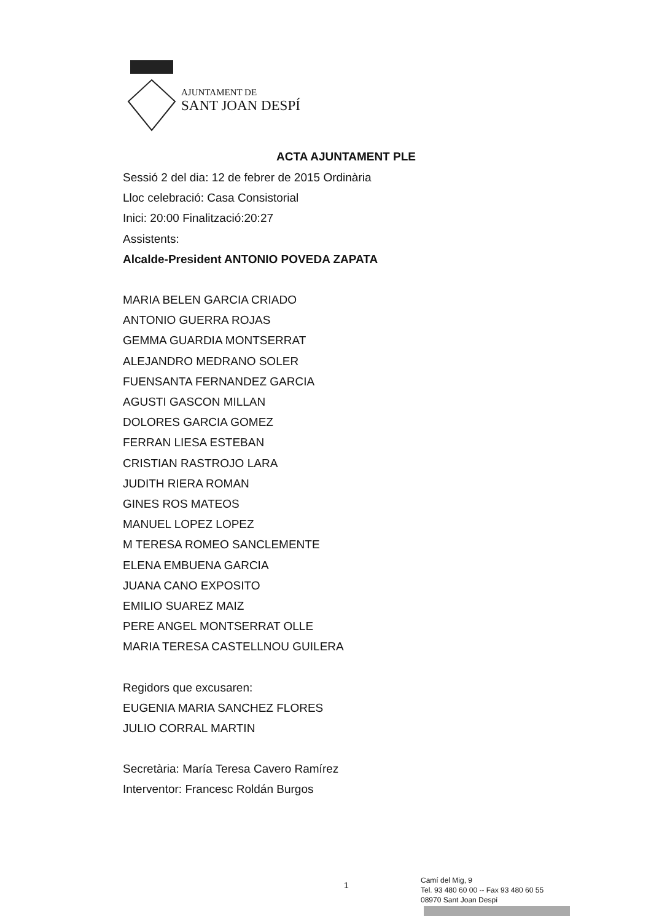AJUNTAMENT DE
SANT JOAN DESPÍ
ACTA AJUNTAMENT PLE
Sessió 2 del dia: 12 de febrer de 2015 Ordinària
Lloc celebració: Casa Consistorial
Inici: 20:00 Finalització:20:27
Assistents:
Alcalde-President ANTONIO POVEDA ZAPATA
MARIA BELEN GARCIA CRIADO
ANTONIO GUERRA ROJAS
GEMMA GUARDIA MONTSERRAT
ALEJANDRO MEDRANO SOLER
FUENSANTA FERNANDEZ GARCIA
AGUSTI GASCON MILLAN
DOLORES GARCIA GOMEZ
FERRAN LIESA ESTEBAN
CRISTIAN RASTROJO LARA
JUDITH RIERA ROMAN
GINES ROS MATEOS
MANUEL LOPEZ LOPEZ
M TERESA ROMEO SANCLEMENTE
ELENA EMBUENA GARCIA
JUANA CANO EXPOSITO
EMILIO SUAREZ MAIZ
PERE ANGEL MONTSERRAT OLLE
MARIA TERESA CASTELLNOU GUILERA
Regidors que excusaren:
EUGENIA MARIA SANCHEZ FLORES
JULIO CORRAL MARTIN
Secretària: María Teresa Cavero Ramírez
Interventor: Francesc Roldán Burgos
1
Camí del Mig, 9
Tel. 93 480 60 00 -- Fax 93 480 60 55
08970 Sant Joan Despí